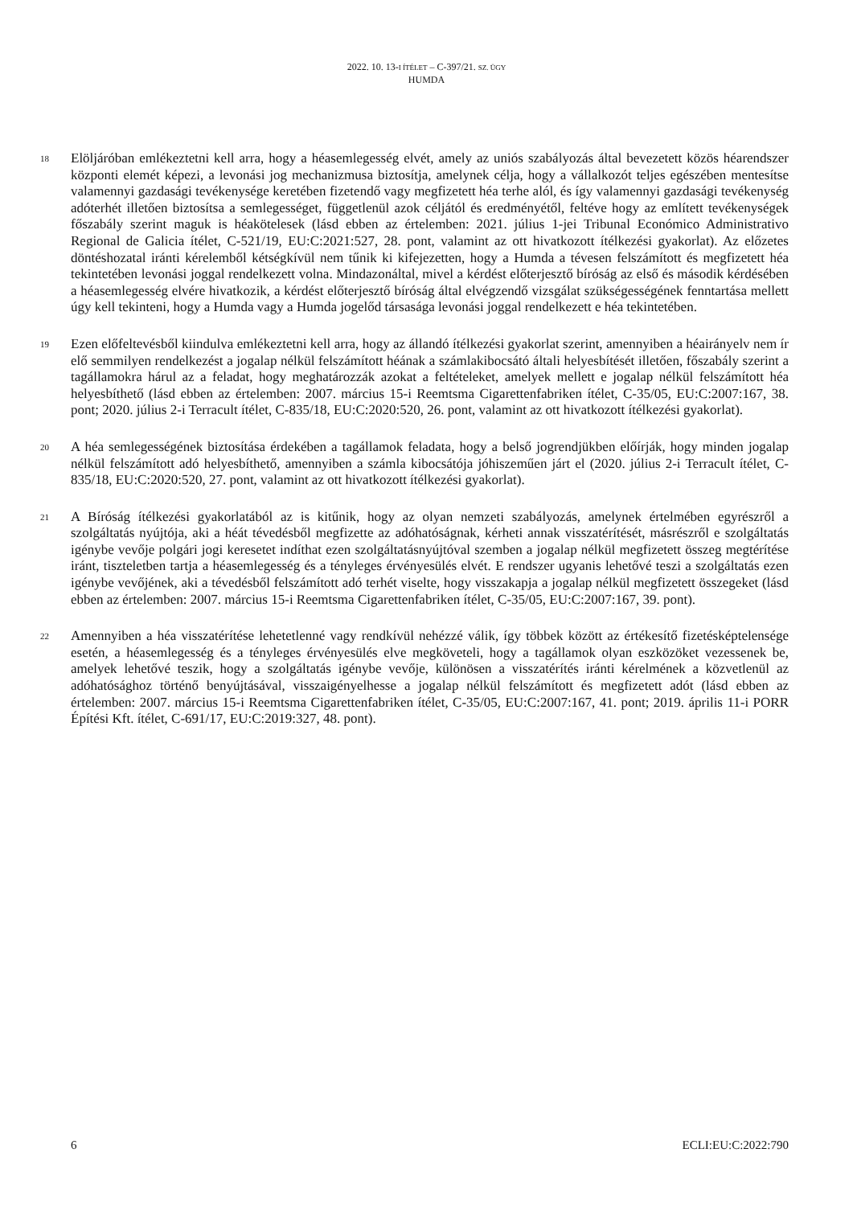2022. 10. 13-I ÍTÉLET – C-397/21. SZ. ÜGY
HUMDA
18
Elöljáróban emlékeztetni kell arra, hogy a héasemlegesség elvét, amely az uniós szabályozás által bevezetett közös héarendszer központi elemét képezi, a levonási jog mechanizmusa biztosítja, amelynek célja, hogy a vállalkozót teljes egészében mentesítse valamennyi gazdasági tevékenysége keretében fizetendő vagy megfizetett héa terhe alól, és így valamennyi gazdasági tevékenység adóterhét illetően biztosítsa a semlegességet, függetlenül azok céljától és eredményétől, feltéve hogy az említett tevékenységek főszabály szerint maguk is héakötelesek (lásd ebben az értelemben: 2021. július 1-jei Tribunal Económico Administrativo Regional de Galicia ítélet, C-521/19, EU:C:2021:527, 28. pont, valamint az ott hivatkozott ítélkezési gyakorlat). Az előzetes döntéshozatal iránti kérelemből kétségkívül nem tűnik ki kifejezetten, hogy a Humda a tévesen felszámított és megfizetett héa tekintetében levonási joggal rendelkezett volna. Mindazonáltal, mivel a kérdést előterjesztő bíróság az első és második kérdésében a héasemlegesség elvére hivatkozik, a kérdést előterjesztő bíróság által elvégzendő vizsgálat szükségességének fenntartása mellett úgy kell tekinteni, hogy a Humda vagy a Humda jogelőd társasága levonási joggal rendelkezett e héa tekintetében.
19
Ezen előfeltevésből kiindulva emlékeztetni kell arra, hogy az állandó ítélkezési gyakorlat szerint, amennyiben a héairányelv nem ír elő semmilyen rendelkezést a jogalap nélkül felszámított héának a számlakibocsátó általi helyesbítését illetően, főszabály szerint a tagállamokra hárul az a feladat, hogy meghatározzák azokat a feltételeket, amelyek mellett e jogalap nélkül felszámított héa helyesbíthető (lásd ebben az értelemben: 2007. március 15-i Reemtsma Cigarettenfabriken ítélet, C-35/05, EU:C:2007:167, 38. pont; 2020. július 2-i Terracult ítélet, C-835/18, EU:C:2020:520, 26. pont, valamint az ott hivatkozott ítélkezési gyakorlat).
20
A héa semlegességének biztosítása érdekében a tagállamok feladata, hogy a belső jogrendjükben előírják, hogy minden jogalap nélkül felszámított adó helyesbíthető, amennyiben a számla kibocsátója jóhiszeműen járt el (2020. július 2-i Terracult ítélet, C-835/18, EU:C:2020:520, 27. pont, valamint az ott hivatkozott ítélkezési gyakorlat).
21
A Bíróság ítélkezési gyakorlatából az is kitűnik, hogy az olyan nemzeti szabályozás, amelynek értelmében egyrészről a szolgáltatás nyújtója, aki a héát tévedésből megfizette az adóhatóságnak, kérheti annak visszatérítését, másrészről e szolgáltatás igénybe vevője polgári jogi keresetet indíthat ezen szolgáltatásnyújtóval szemben a jogalap nélkül megfizetett összeg megtérítése iránt, tiszteletben tartja a héasemlegesség és a tényleges érvényesülés elvét. E rendszer ugyanis lehetővé teszi a szolgáltatás ezen igénybe vevőjének, aki a tévedésből felszámított adó terhét viselte, hogy visszakapja a jogalap nélkül megfizetett összegeket (lásd ebben az értelemben: 2007. március 15-i Reemtsma Cigarettenfabriken ítélet, C-35/05, EU:C:2007:167, 39. pont).
22
Amennyiben a héa visszatérítése lehetetlenné vagy rendkívül nehézzé válik, így többek között az értékesítő fizetésképtelensége esetén, a héasemlegesség és a tényleges érvényesülés elve megköveteli, hogy a tagállamok olyan eszközöket vezessenek be, amelyek lehetővé teszik, hogy a szolgáltatás igénybe vevője, különösen a visszatérítés iránti kérelmének a közvetlenül az adóhatósághoz történő benyújtásával, visszaigényelhesse a jogalap nélkül felszámított és megfizetett adót (lásd ebben az értelemben: 2007. március 15-i Reemtsma Cigarettenfabriken ítélet, C-35/05, EU:C:2007:167, 41. pont; 2019. április 11-i PORR Építési Kft. ítélet, C-691/17, EU:C:2019:327, 48. pont).
6 ECLI:EU:C:2022:790